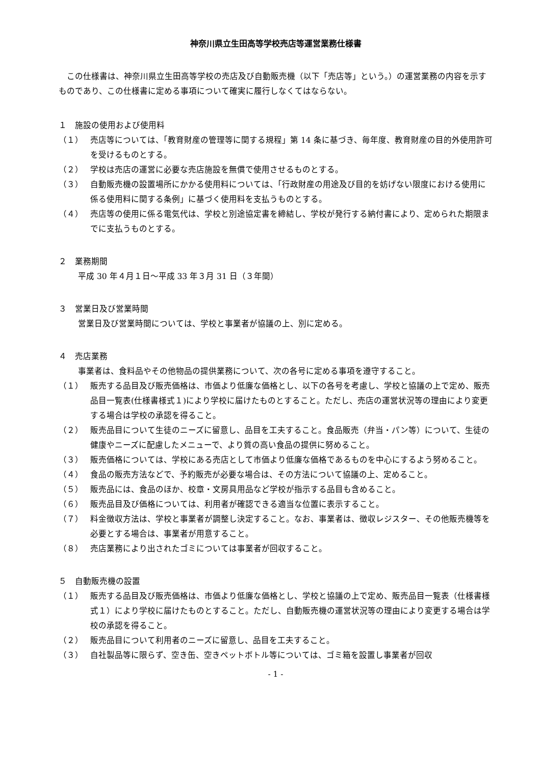神奈川県立生田高等学校売店等運営業務仕様書
この仕様書は、神奈川県立生田高等学校の売店及び自動販売機（以下「売店等」という。）の運営業務の内容を示すものであり、この仕様書に定める事項について確実に履行しなくてはならない。
１　施設の使用および使用料
（１） 売店等については、「教育財産の管理等に関する規程」第 14 条に基づき、毎年度、教育財産の目的外使用許可を受けるものとする。
（２） 学校は売店の運営に必要な売店施設を無償で使用させるものとする。
（３） 自動販売機の設置場所にかかる使用料については、「行政財産の用途及び目的を妨げない限度における使用に係る使用料に関する条例」に基づく使用料を支払うものとする。
（４） 売店等の使用に係る電気代は、学校と別途協定書を締結し、学校が発行する納付書により、定められた期限までに支払うものとする。
２　業務期間
平成 30 年４月１日～平成 33 年３月 31 日（３年間）
３　営業日及び営業時間
営業日及び営業時間については、学校と事業者が協議の上、別に定める。
４　売店業務
事業者は、食料品やその他物品の提供業務について、次の各号に定める事項を遵守すること。
（１） 販売する品目及び販売価格は、市価より低廉な価格とし、以下の各号を考慮し、学校と協議の上で定め、販売品目一覧表(仕様書様式１)により学校に届けたものとすること。ただし、売店の運営状況等の理由により変更する場合は学校の承認を得ること。
（２） 販売品目について生徒のニーズに留意し、品目を工夫すること。食品販売（弁当・パン等）について、生徒の健康やニーズに配慮したメニューで、より質の高い食品の提供に努めること。
（３） 販売価格については、学校にある売店として市価より低廉な価格であるものを中心にするよう努めること。
（４） 食品の販売方法などで、予約販売が必要な場合は、その方法について協議の上、定めること。
（５） 販売品には、食品のほか、校章・文房具用品など学校が指示する品目も含めること。
（６） 販売品目及び価格については、利用者が確認できる適当な位置に表示すること。
（７） 料金徴収方法は、学校と事業者が調整し決定すること。なお、事業者は、徴収レジスター、その他販売機等を必要とする場合は、事業者が用意すること。
（８） 売店業務により出されたゴミについては事業者が回収すること。
５　自動販売機の設置
（１） 販売する品目及び販売価格は、市価より低廉な価格とし、学校と協議の上で定め、販売品目一覧表（仕様書様式１）により学校に届けたものとすること。ただし、自動販売機の運営状況等の理由により変更する場合は学校の承認を得ること。
（２） 販売品目について利用者のニーズに留意し、品目を工夫すること。
（３） 自社製品等に限らず、空き缶、空きペットボトル等については、ゴミ箱を設置し事業者が回収
- 1 -